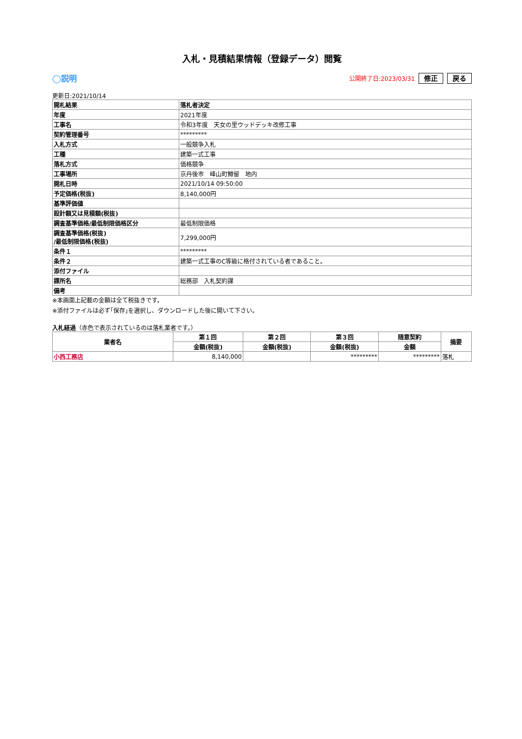入札・見積結果情報（登録データ）閲覧
◯説明 公開終了日:2023/03/31 修正 戻る
更新日:2021/10/14
| 開札結果 | 落札者決定 |
| 年度 | 2021年度 |
| 工事名 | 令和3年度 天女の里ウッドデッキ改修工事 |
| 契約管理番号 | ********* |
| 入札方式 | 一般競争入札 |
| 工種 | 建築一式工事 |
| 落札方式 | 価格競争 |
| 工事場所 | 京丹後市 峰山町鱒留 地内 |
| 開札日時 | 2021/10/14 09:50:00 |
| 予定価格(税抜) | 8,140,000円 |
| 基準評価値 | |
| 設計額又は見積額(税抜) | |
| 調査基準価格/最低制限価格区分 | 最低制限価格 |
| 調査基準価格(税抜) /最低制限価格(税抜) | 7,299,000円 |
| 条件１ | ********* |
| 条件２ | 建築一式工事のC等級に格付されている者であること。 |
| 添付ファイル | |
| 課所名 | 総務部 入札契約課 |
| 備考 | |
※本画面上記載の金額は全て税抜きです。
※添付ファイルは必ず｢保存｣を選択し、ダウンロードした後に開いて下さい。
入札経過（赤色で表示されているのは落札業者です。）
| 業者名 | 第１回 | 第２回 | 第３回 | 随意契約 | 摘要 |
| --- | --- | --- | --- | --- | --- |
| | 金額(税抜) | 金額(税抜) | 金額(税抜) | 金額 | |
| 小西工務店 | 8,140,000 | | ********* | ********* | 落札 |